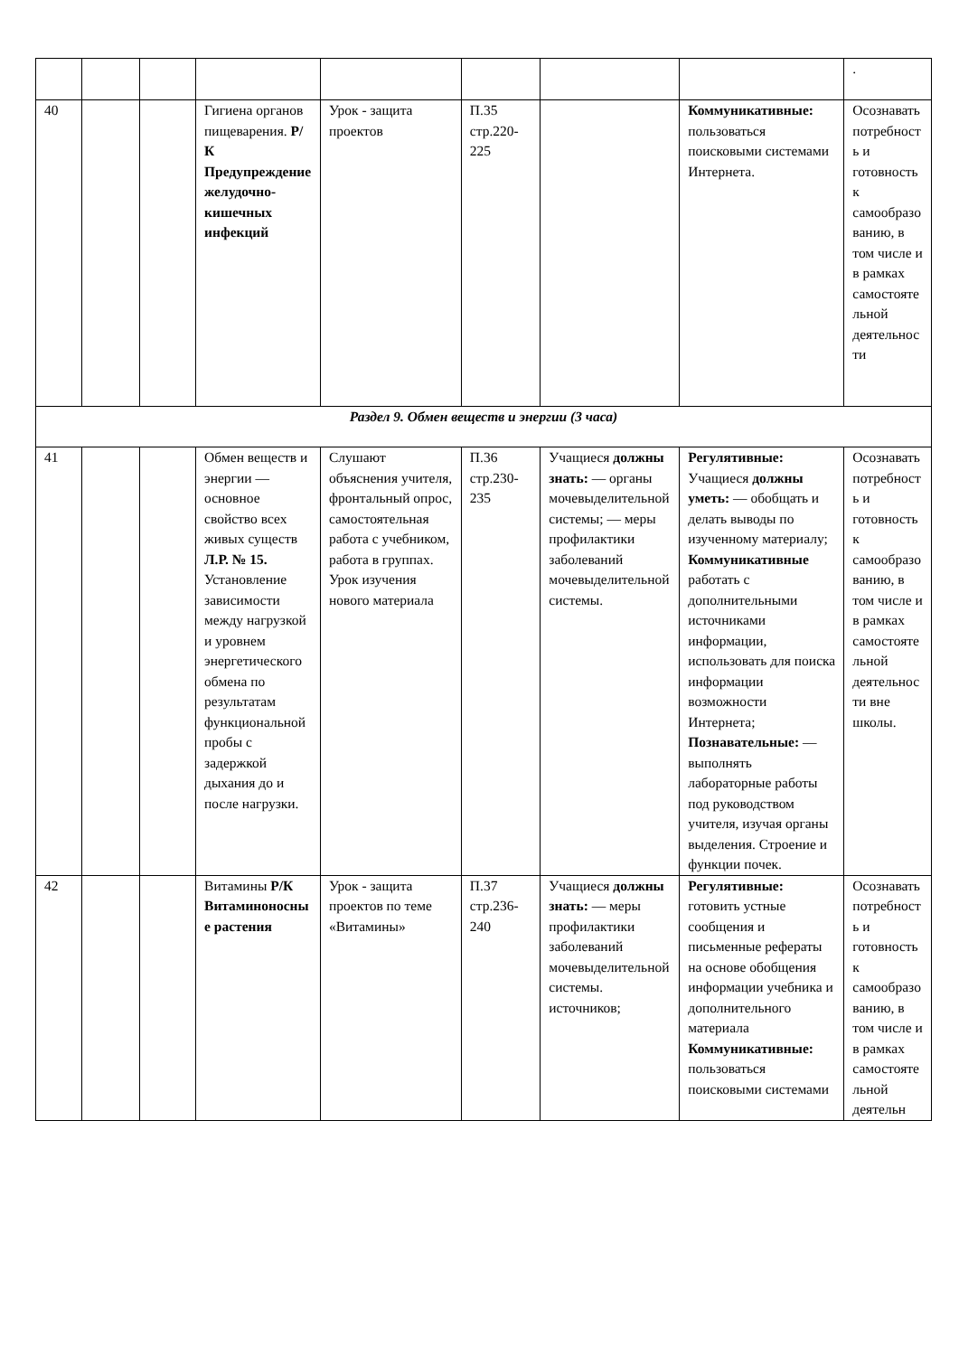| | | | | | | | | . |
| 40 | | | Гигиена органов пищеварения. Р/К Предупреждение желудочно-кишечных инфекций | Урок - защита проектов | П.35 стр.220-225 | | Коммуникативные: пользоваться поисковыми системами Интернета. | Осознавать потребность и готовность к самообразованию, в том числе и в рамках самостоятельной деятельности |
| Раздел 9. Обмен веществ и энергии (3 часа) | | | | | | | | |
| 41 | | | Обмен веществ и энергии — основное свойство всех живых существ Л.Р. № 15. Установление зависимости между нагрузкой и уровнем энергетического обмена по результатам функциональной пробы с задержкой дыхания до и после нагрузки. | Слушают объяснения учителя, фронтальный опрос, самостоятельная работа с учебником, работа в группах. Урок изучения нового материала | П.36 стр.230-235 | Учащиеся должны знать: — органы мочевыделительной системы; — меры профилактики заболеваний мочевыделительной системы. | Регулятивные: Учащиеся должны уметь: — обобщать и делать выводы по изученному материалу; Коммуникативные работать с дополнительными источниками информации, использовать для поиска информации возможности Интернета; Познавательные: — выполнять лабораторные работы под руководством учителя, изучая органы выделения. Строение и функции почек. | Осознавать потребность и готовность к самообразованию, в том числе и в рамках самостоятельной деятельности вне школы. |
| 42 | | | Витамины Р/К Витаминоносные растения | Урок - защита проектов по теме «Витамины» | П.37 стр.236-240 | Учащиеся должны знать: — меры профилактики заболеваний мочевыделительной системы. источников; | Регулятивные: готовить устные сообщения и письменные рефераты на основе обобщения информации учебника и дополнительного материала Коммуникативные: пользоваться поисковыми системами | Осознавать потребность и готовность к самообразованию, в том числе и в рамках самостоятельной деятельн |